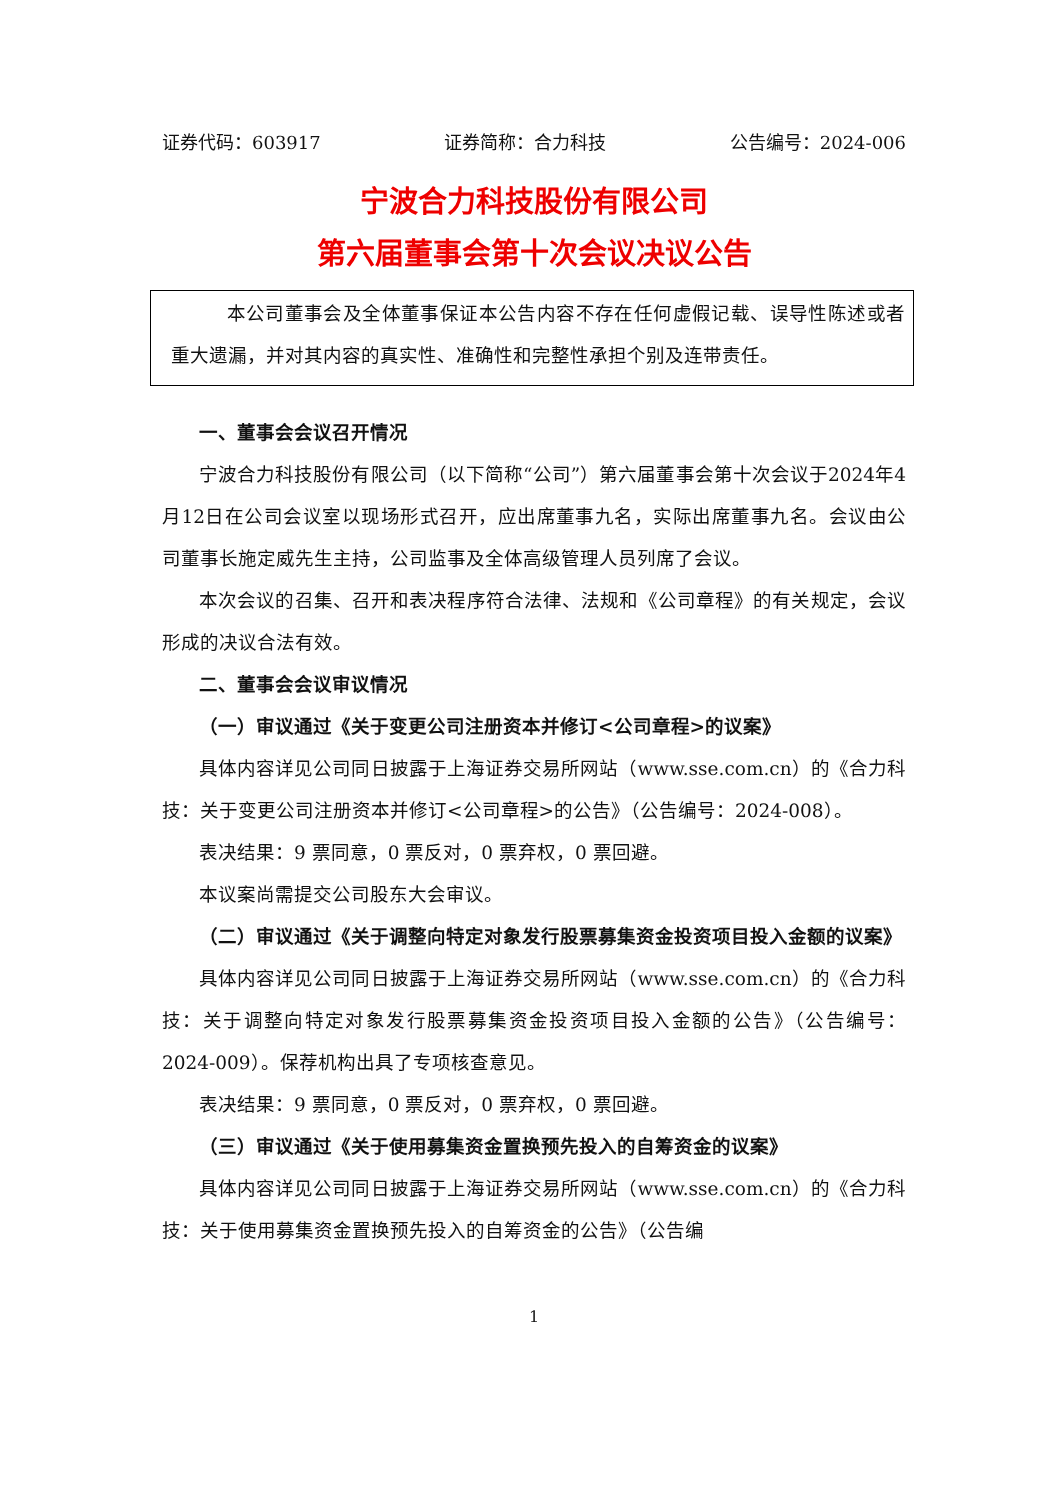证券代码：603917 证券简称：合力科技 公告编号：2024-006
宁波合力科技股份有限公司
第六届董事会第十次会议决议公告
本公司董事会及全体董事保证本公告内容不存在任何虚假记载、误导性陈述或者重大遗漏，并对其内容的真实性、准确性和完整性承担个别及连带责任。
一、董事会会议召开情况
宁波合力科技股份有限公司（以下简称“公司”）第六届董事会第十次会议于2024年4月12日在公司会议室以现场形式召开，应出席董事九名，实际出席董事九名。会议由公司董事长施定威先生主持，公司监事及全体高级管理人员列席了会议。
本次会议的召集、召开和表决程序符合法律、法规和《公司章程》的有关规定，会议形成的决议合法有效。
二、董事会会议审议情况
（一）审议通过《关于变更公司注册资本并修订<公司章程>的议案》
具体内容详见公司同日披露于上海证券交易所网站（www.sse.com.cn）的《合力科技：关于变更公司注册资本并修订<公司章程>的公告》（公告编号：2024-008）。
表决结果：9 票同意，0 票反对，0 票弃权，0 票回避。
本议案尚需提交公司股东大会审议。
（二）审议通过《关于调整向特定对象发行股票募集资金投资项目投入金额的议案》
具体内容详见公司同日披露于上海证券交易所网站（www.sse.com.cn）的《合力科技：关于调整向特定对象发行股票募集资金投资项目投入金额的公告》（公告编号：2024-009）。保荐机构出具了专项核查意见。
表决结果：9 票同意，0 票反对，0 票弃权，0 票回避。
（三）审议通过《关于使用募集资金置换预先投入的自筹资金的议案》
具体内容详见公司同日披露于上海证券交易所网站（www.sse.com.cn）的《合力科技：关于使用募集资金置换预先投入的自筹资金的公告》（公告编
1